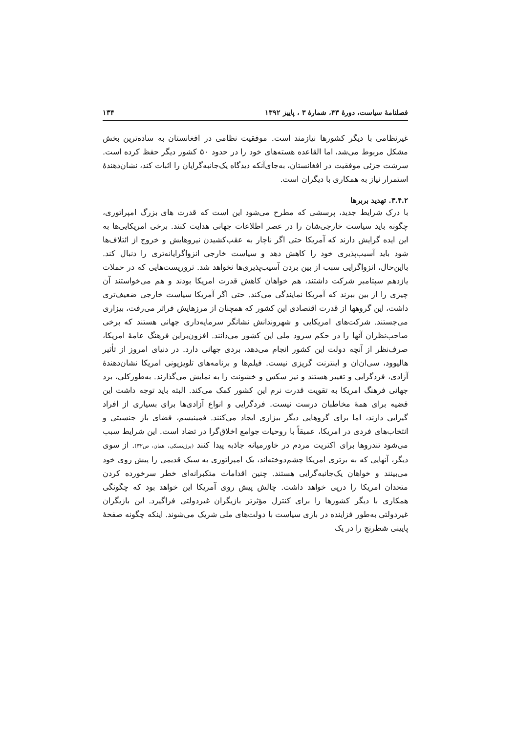فصلنامهٔ سیاست، دورهٔ ۴۳، شمارهٔ ۳ ، پاییز ۱۳۹۲ ۱۳۴
غیرنظامی با دیگر کشورها نیازمند است. موفقیت نظامی در افغانستان به ساده‌ترین بخش مشکل مربوط می‌شد، اما القاعده هسته‌های خود را در حدود ۵۰ کشور دیگر حفظ کرده است. سرشت جزئی موفقیت در افغانستان، به‌جای‌آنکه دیدگاه یک‌جانبه‌گرایان را اثبات کند، نشان‌دهندهٔ استمرار نیاز به همکاری با دیگران است.
۳.۴.۲. تهدید بربرها
با درک شرایط جدید، پرسشی که مطرح می‌شود این است که قدرت های بزرگ امپراتوری، چگونه باید سیاست خارجی‌شان را در عصر اطلاعات جهانی هدایت کنند. برخی امریکایی‌ها به این ایده گرایش دارند که آمریکا حتی اگر ناچار به عقب‌کشیدن نیروهایش و خروج از ائتلاف‌ها شود باید آسیب‌پذیری خود را کاهش دهد و سیاست خارجی انزواگرایانه‌تری را دنبال کند. بااین‌حال، انزواگرایی سبب از بین بردن آسیب‌پذیری‌ها نخواهد شد. تروریست‌هایی که در حملات یازدهم سپتامبر شرکت داشتند، هم خواهان کاهش قدرت امریکا بودند و هم می‌خواستند آن چیزی را از بین ببرند که آمریکا نمایندگی می‌کند. حتی اگر آمریکا سیاست خارجی ضعیف‌تری داشت، این گروهها از قدرت اقتصادی این کشور که همچنان از مرزهایش فراتر می‌رفت، بیزاری می‌جستند. شرکت‌های امریکایی و شهروندانش نشانگر سرمایه‌داری جهانی هستند که برخی صاحب‌نظران آنها را در حکم سرود ملی این کشور می‌دانند. افزون‌براین فرهنگ عامهٔ امریکا، صرف‌نظر از آنچه دولت این کشور انجام می‌دهد، بردی جهانی دارد. در دنیای امروز از تأثیر هالیوود، سی‌ان‌ان و اینترنت گریزی نیست. فیلم‌ها و برنامه‌های تلویزیونی امریکا نشان‌دهندهٔ آزادی، فردگرایی و تغییر هستند و نیز سکس و خشونت را به نمایش می‌گذارند. به‌طورکلی، برد جهانی فرهنگ امریکا به تقویت قدرت نرم این کشور کمک می‌کند. البته باید توجه داشت این قضیه برای همهٔ مخاطبان درست نیست. فردگرایی و انواع آزادی‌ها برای بسیاری از افراد گیرایی دارند، اما برای گروهایی دیگر بیزاری ایجاد می‌کنند. فمینیسم، فضای باز جنسیتی و انتخاب‌های فردی در امریکا، عمیقاً با روحیات جوامع اخلاق‌گرا در تضاد است. این شرایط سبب می‌شود تندروها برای اکثریت مردم در خاورمیانه جاذبه پیدا کنند (برژینسکی، همان، ص۳۲). از سوی دیگر، آنهایی که به برتری امریکا چشم‌دوخته‌اند، یک امپراتوری به سبک قدیمی را پیش روی خود می‌بینند و خواهان یک‌جانبه‌گرایی هستند. چنین اقدامات متکبرانه‌ای خطر سرخورده کردن متحدان امریکا را درپی خواهد داشت. چالش پیش روی آمریکا این خواهد بود که چگونگی همکاری با دیگر کشورها را برای کنترل مؤثرتر بازیگران غیردولتی فراگیرد. این بازیگران غیردولتی به‌طور فزاینده در بازی سیاست با دولت‌های ملی شریک می‌شوند. اینکه چگونه صفحهٔ پایینی شطرنج را در یک